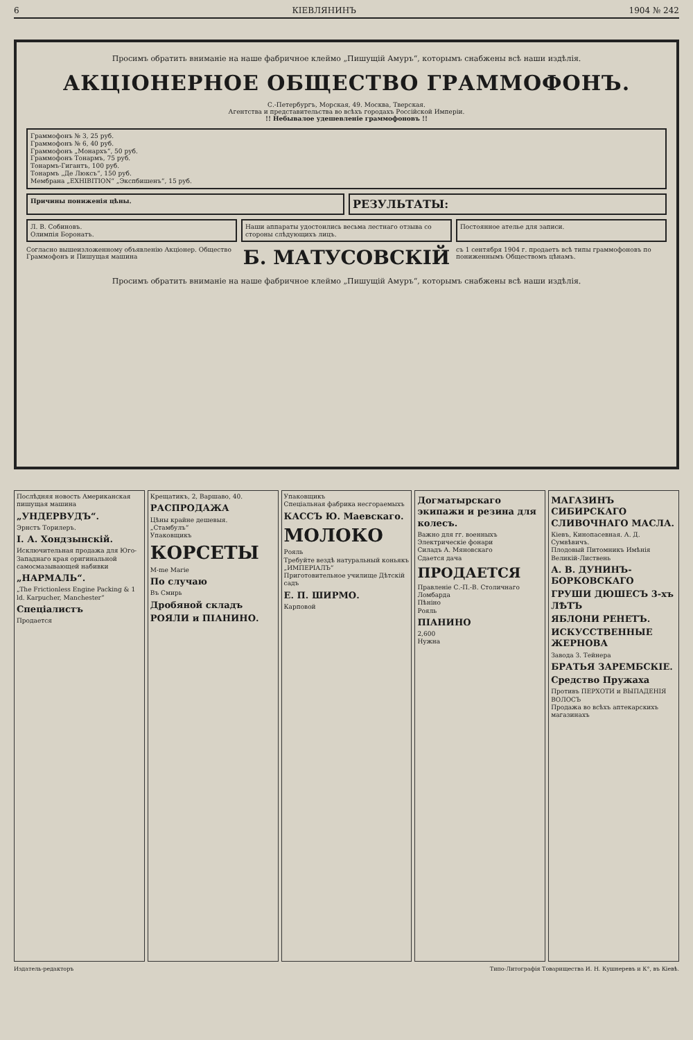6 КІЕВЛЯНИНЪ 1904 № 242
Просимъ обратить вниманіе на наше фабричное клеймо „Пишущій Амуръ“, которымъ снабжены всѣ наши издѣлія.
АКЦІОНЕРНОЕ ОБЩЕСТВО ГРАММОФОНЪ.
С.-Петербургъ, Морская, 49. Москва, Тверская.
Агентства и представительства во всѣхъ городахъ Россійской Имперіи.
!! Небывалое удешевленіе граммофоновъ !!
Граммофонъ № 3, 25 руб.
Граммофонъ № 6, 40 руб.
Граммофонъ „Монархъ“, 50 руб.
Граммофонъ Тонармъ, 75 руб.
Тонармъ-Гигантъ, 100 руб.
Тонармъ „Де Люксъ“, 150 руб.
Мембрана „EXHIBITION“ „Экспбишенъ“, 15 руб.
Причины пониженія цѣны.
РЕЗУЛЬТАТЫ:
Л. В. Собиновъ.
Олимпія Боронатъ.
Наши аппараты удостоились весьма лестнаго отзыва со стороны слѣдующихъ лицъ.
Постоянное ателье для записи.
Согласно вышеизложенному объявленію Акціонер. Общество Граммофонъ и Пишущая машина
Б. МАТУСОВСКІЙ
съ 1 сентября 1904 г. продаетъ всѣ типы граммофоновъ по пониженнымъ Обществомъ цѣнамъ.
Просимъ обратить вниманіе на наше фабричное клеймо „Пишущій Амуръ“, которымъ снабжены всѣ наши издѣлія.
Послѣдняя новость Американская пишущая машина
„УНДЕРВУДЪ“.
Эрнстъ Торилеръ.
I. А. Хондзынскій.
Исключительная продажа для Юго-Западнаго края оригинальной самосмазывающей набивки
„НАРМАЛЬ“.
„The Frictionless Engine Packing & 1 ld. Karpucher, Manchester“Спеціалистъ
Продается
Крещатикъ, 2, Варшаво, 40.
РАСПРОДАЖА
Цѣны крайне дешевыя.
„Стамбулъ“
Упаковщикъ
КОРСЕТЫ
M-me Marie
По случаю
Въ Смирь
Дробяной складъ
РОЯЛИ и ПІАНИНО.
Упаковщикъ
Спеціальная фабрика несгораемыхъ
КАССЪ Ю. Маевскаго.
МОЛОКО
Рояль
Требуйте вездѣ натуральный коньякъ „ИМПЕРІАЛЪ“
Приготовительное училище Дѣтскій садъ
Е. П. ШИРМО.
Карповой
Догматырскаго экипажи и резина для колесъ.
Важно для гг. военныхъ
Электрическіе фонари
Силадъ А. Мяновскаго
Сдается дача
ПРОДАЕТСЯ
Правленіе С.-П.-В. Столичнаго Ломбарда
Пѣніно
Рояль
ПІАНИНО
2,600
Нужна
МАГАЗИНЪ СИБИРСКАГО СЛИВОЧНАГО МАСЛА.
Кіевъ, Кинопасевная. А. Д. Сумвѣвичъ.
Плодовый Питомникъ Имѣнія Великій-Листвень
А. В. ДУНИНЪ-БОРКОВСКАГО
ГРУШИ ДЮШЕСЪ 3-хъ ЛѢТЪ
ЯБЛОНИ РЕНЕТЪ.
ИСКУССТВЕННЫЕ ЖЕРНОВА
Завода З. Тейнера
БРАТЬЯ ЗАРЕМБСКІЕ.
Средство Пружаха
Противъ ПЕРХОТИ и ВЫПАДЕНІЯ ВОЛОСЪ
Продажа во всѣхъ аптекарскихъ магазинахъ
Издатель-редакторъ Типо-Литографія Товарищества И. Н. Кушнеревъ и К°, въ Кіевѣ.